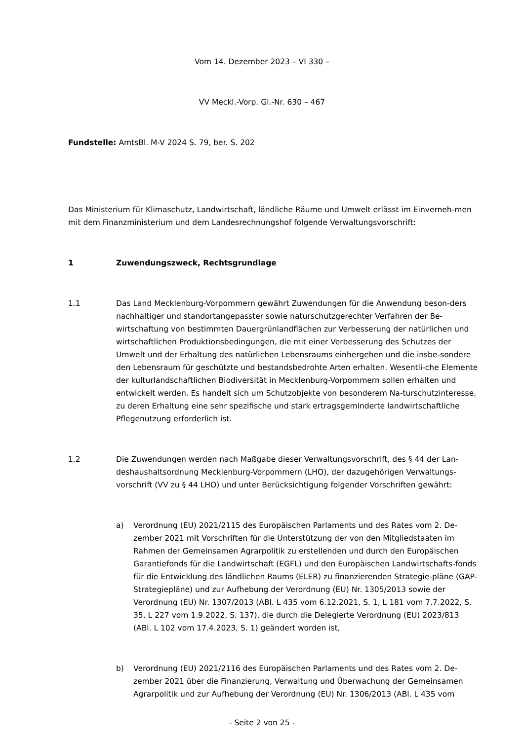Vom 14. Dezember 2023 – VI 330 –
VV Meckl.-Vorp. Gl.-Nr. 630 – 467
Fundstelle: AmtsBl. M-V 2024 S. 79, ber. S. 202
Das Ministerium für Klimaschutz, Landwirtschaft, ländliche Räume und Umwelt erlässt im Einverneh-men mit dem Finanzministerium und dem Landesrechnungshof folgende Verwaltungsvorschrift:
1 Zuwendungszweck, Rechtsgrundlage
1.1 Das Land Mecklenburg-Vorpommern gewährt Zuwendungen für die Anwendung beson-ders nachhaltiger und standortangepasster sowie naturschutzgerechter Verfahren der Be-wirtschaftung von bestimmten Dauergrünlandflächen zur Verbesserung der natürlichen und wirtschaftlichen Produktionsbedingungen, die mit einer Verbesserung des Schutzes der Umwelt und der Erhaltung des natürlichen Lebensraums einhergehen und die insbe-sondere den Lebensraum für geschützte und bestandsbedrohte Arten erhalten. Wesentli-che Elemente der kulturlandschaftlichen Biodiversität in Mecklenburg-Vorpommern sollen erhalten und entwickelt werden. Es handelt sich um Schutzobjekte von besonderem Na-turschutzinteresse, zu deren Erhaltung eine sehr spezifische und stark ertragsgeminderte landwirtschaftliche Pflegenutzung erforderlich ist.
1.2 Die Zuwendungen werden nach Maßgabe dieser Verwaltungsvorschrift, des § 44 der Lan-deshaushaltsordnung Mecklenburg-Vorpommern (LHO), der dazugehörigen Verwaltungs-vorschrift (VV zu § 44 LHO) und unter Berücksichtigung folgender Vorschriften gewährt:
a) Verordnung (EU) 2021/2115 des Europäischen Parlaments und des Rates vom 2. De-zember 2021 mit Vorschriften für die Unterstützung der von den Mitgliedstaaten im Rahmen der Gemeinsamen Agrarpolitik zu erstellenden und durch den Europäischen Garantiefonds für die Landwirtschaft (EGFL) und den Europäischen Landwirtschafts-fonds für die Entwicklung des ländlichen Raums (ELER) zu finanzierenden Strategie-pläne (GAP-Strategiepläne) und zur Aufhebung der Verordnung (EU) Nr. 1305/2013 sowie der Verordnung (EU) Nr. 1307/2013 (ABl. L 435 vom 6.12.2021, S. 1, L 181 vom 7.7.2022, S. 35, L 227 vom 1.9.2022, S. 137), die durch die Delegierte Verordnung (EU) 2023/813 (ABl. L 102 vom 17.4.2023, S. 1) geändert worden ist,
b) Verordnung (EU) 2021/2116 des Europäischen Parlaments und des Rates vom 2. De-zember 2021 über die Finanzierung, Verwaltung und Überwachung der Gemeinsamen Agrarpolitik und zur Aufhebung der Verordnung (EU) Nr. 1306/2013 (ABl. L 435 vom
- Seite 2 von 25 -